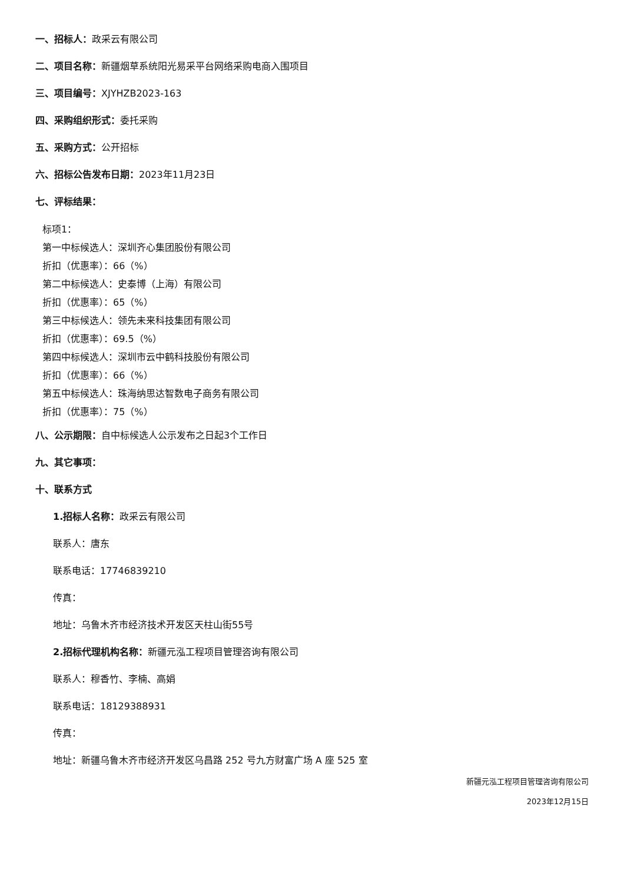一、招标人：政采云有限公司
二、项目名称：新疆烟草系统阳光易采平台网络采购电商入围项目
三、项目编号：XJYHZB2023-163
四、采购组织形式：委托采购
五、采购方式：公开招标
六、招标公告发布日期：2023年11月23日
七、评标结果：
标项1：
第一中标候选人：深圳齐心集团股份有限公司
折扣（优惠率）：66（%）
第二中标候选人：史泰博（上海）有限公司
折扣（优惠率）：65（%）
第三中标候选人：领先未来科技集团有限公司
折扣（优惠率）：69.5（%）
第四中标候选人：深圳市云中鹤科技股份有限公司
折扣（优惠率）：66（%）
第五中标候选人：珠海纳思达智数电子商务有限公司
折扣（优惠率）：75（%）
八、公示期限：自中标候选人公示发布之日起3个工作日
九、其它事项：
十、联系方式
1.招标人名称：政采云有限公司
联系人：唐东
联系电话：17746839210
传真：
地址：乌鲁木齐市经济技术开发区天柱山街55号
2.招标代理机构名称：新疆元泓工程项目管理咨询有限公司
联系人：穆香竹、李楠、高娟
联系电话：18129388931
传真：
地址：新疆乌鲁木齐市经济开发区乌昌路 252 号九方财富广场 A 座 525 室
新疆元泓工程项目管理咨询有限公司
2023年12月15日